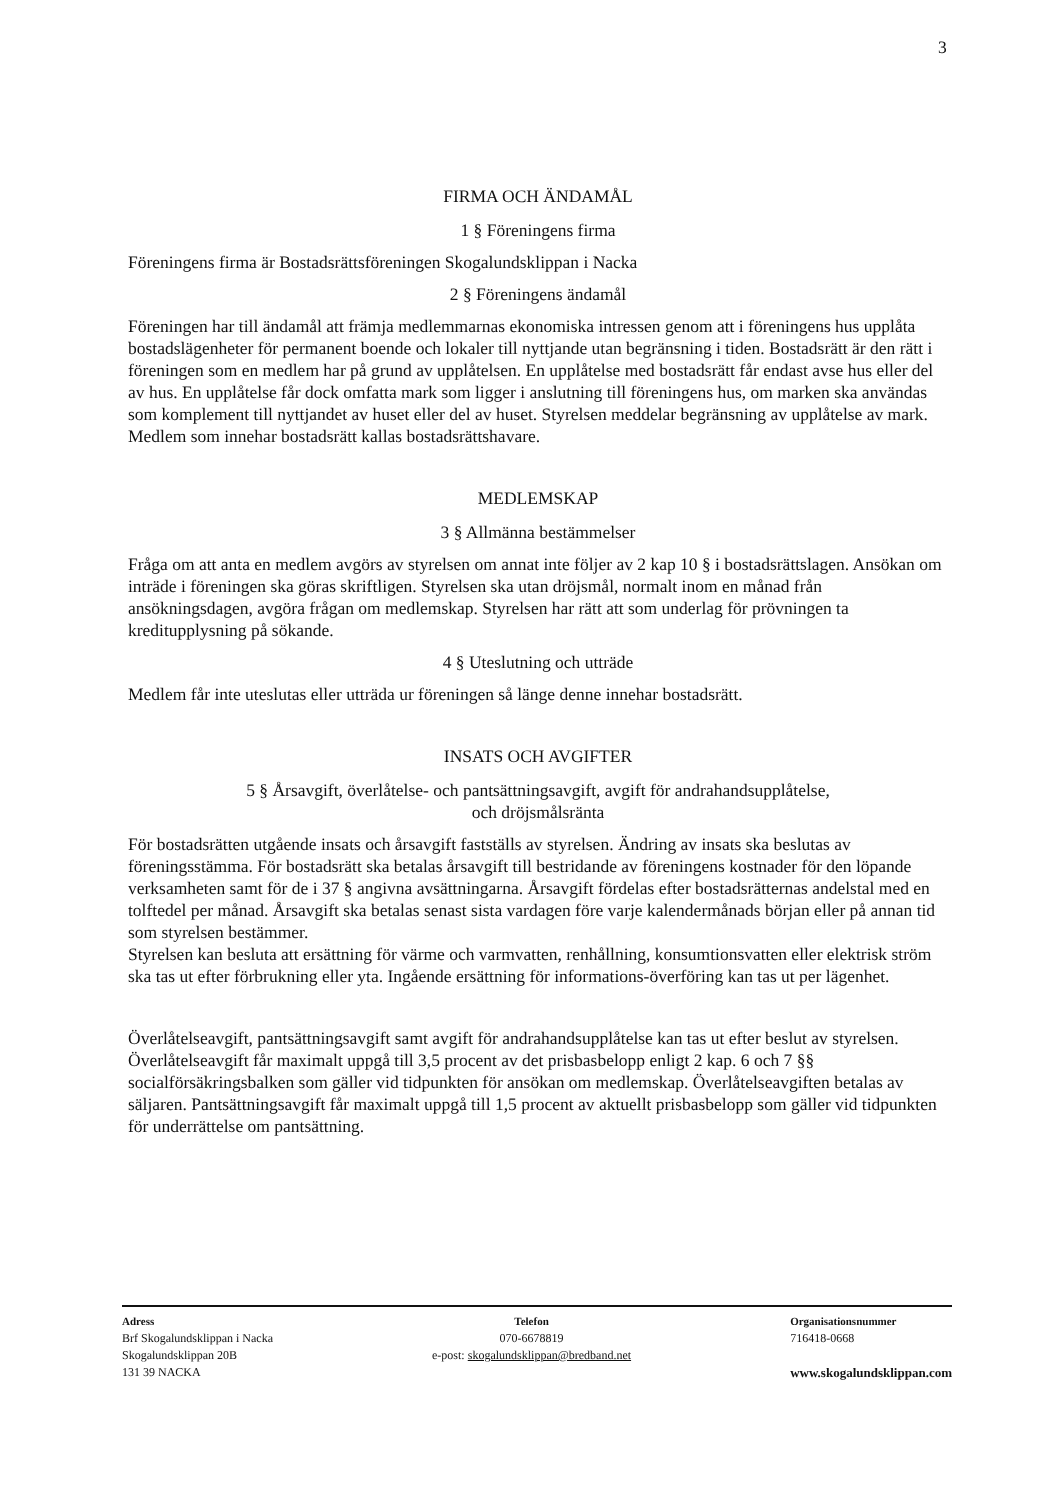3
FIRMA OCH ÄNDAMÅL
1 § Föreningens firma
Föreningens firma är Bostadsrättsföreningen Skogalundsklippan i Nacka
2 § Föreningens ändamål
Föreningen har till ändamål att främja medlemmarnas ekonomiska intressen genom att i föreningens hus upplåta bostadslägenheter för permanent boende och lokaler till nyttjande utan begränsning i tiden. Bostadsrätt är den rätt i föreningen som en medlem har på grund av upplåtelsen. En upplåtelse med bostadsrätt får endast avse hus eller del av hus. En upplåtelse får dock omfatta mark som ligger i anslutning till föreningens hus, om marken ska användas som komplement till nyttjandet av huset eller del av huset. Styrelsen meddelar begränsning av upplåtelse av mark. Medlem som innehar bostadsrätt kallas bostadsrättshavare.
MEDLEMSKAP
3 § Allmänna bestämmelser
Fråga om att anta en medlem avgörs av styrelsen om annat inte följer av 2 kap 10 § i bostadsrättslagen. Ansökan om inträde i föreningen ska göras skriftligen. Styrelsen ska utan dröjsmål, normalt inom en månad från ansökningsdagen, avgöra frågan om medlemskap. Styrelsen har rätt att som underlag för prövningen ta kreditupplysning på sökande.
4 § Uteslutning och utträde
Medlem får inte uteslutas eller utträda ur föreningen så länge denne innehar bostadsrätt.
INSATS OCH AVGIFTER
5 § Årsavgift, överlåtelse- och pantsättningsavgift, avgift för andrahandsupplåtelse,
och dröjsmålsränta
För bostadsrätten utgående insats och årsavgift fastställs av styrelsen. Ändring av insats ska beslutas av föreningsstämma. För bostadsrätt ska betalas årsavgift till bestridande av föreningens kostnader för den löpande verksamheten samt för de i 37 § angivna avsättningarna. Årsavgift fördelas efter bostadsrätternas andelstal med en tolftedel per månad. Årsavgift ska betalas senast sista vardagen före varje kalendermånads början eller på annan tid som styrelsen bestämmer.
Styrelsen kan besluta att ersättning för värme och varmvatten, renhållning, konsumtionsvatten eller elektrisk ström ska tas ut efter förbrukning eller yta. Ingående ersättning för informations-överföring kan tas ut per lägenhet.
Överlåtelseavgift, pantsättningsavgift samt avgift för andrahandsupplåtelse kan tas ut efter beslut av styrelsen. Överlåtelseavgift får maximalt uppgå till 3,5 procent av det prisbasbelopp enligt 2 kap. 6 och 7 §§ socialförsäkringsbalken som gäller vid tidpunkten för ansökan om medlemskap. Överlåtelseavgiften betalas av säljaren. Pantsättningsavgift får maximalt uppgå till 1,5 procent av aktuellt prisbasbelopp som gäller vid tidpunkten för underrättelse om pantsättning.
Adress
Brf Skogalundsklippan i Nacka
Skogalundsklippan 20B
131 39 NACKA
Telefon
070-6678819
e-post: skogalundsklippan@bredband.net
Organisationsnummer
716418-0668
www.skogalundsklippan.com